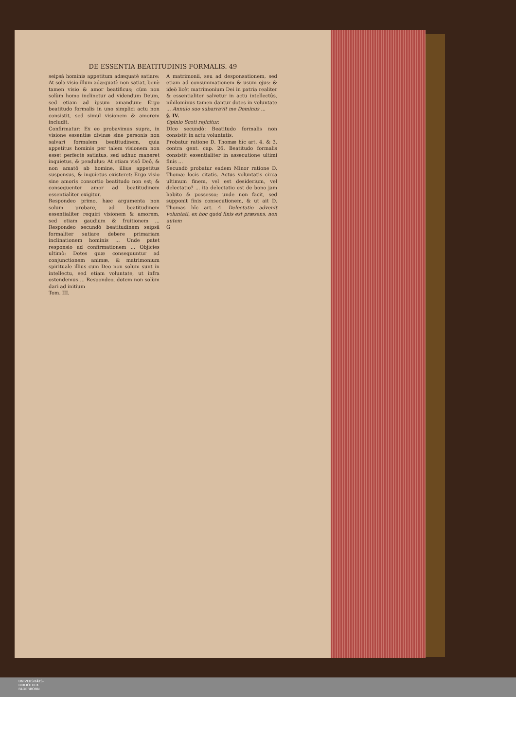DE ESSENTIA BEATITUDINIS FORMALIS. 49
seipsâ hominis appetitum adæquatè satiare: At sola visio illum adæquatè non satiat, benè tamen visio & amor beatificus; cùm non solùm homo inclinetur ad videndum Deum, sed etiam ad ipsum amandum: Ergo beatitudo formalis in uno simplici actu non consistit, sed simul visionem & amorem includit.
Confirmatur: Ex eo probavimus supra, in visione essentiæ divinæ sine personis non salvari formalem beatitudinem, quia appetitus hominis per talem visionem non esset perfectè satiatus, sed adhuc maneret inquietus, & pendulus: At etiam visô Deô, & non amatô ab homine, illius appetitus suspensus, & inquietus existeret: Ergo visio sine amoris consortio beatitudo non est; & consequenter amor ad beatitudinem essentialiter exigitur.
Respondeo primo, hæc argumenta non solum probare, ad beatitudinem essentialiter requiri visionem & amorem, sed etiam gaudium & fruitionem ... Respondeo secundò beatitudinem seipsâ formaliter satiare debere primariam inclinationem hominis ... Unde patet responsio ad confirmationem ... Objicies ultimò: Dotes quæ consequuntur ad conjunctionem animæ, & matrimonium spirituale illius cum Deo non solum sunt in intellectu, sed etiam voluntate, ut infra ostendemus ... Respondeo, dotem non solùm dari ad initium
Tom. III.
A matrimonii, seu ad desponsationem, sed etiam ad consummationem & usum ejus: & ideò licèt matrimonium Dei in patria realiter & essentialiter salvetur in actu intellectûs, nihilominus tamen dantur dotes in voluntate ... Annulo suo subarravit me Dominus ...
§. IV.
Opinio Scoti rejicitur.
DIco secundò: Beatitudo formalis non consistit in actu voluntatis.
Probatur ratione D. Thomæ hîc art. 4. & 3. contra gent. cap. 26. Beatitudo formalis consistit essentialiter in assecutione ultimi finis ...
Secundò probatur eadem Minor ratione D. Thomæ locis citatis. Actus voluntatis circa ultimum finem, vel est desiderium, vel delectatio? ... ita delectatio est de bono jam habito & possesso; unde non facit, sed supponit finis consecutionem, & ut ait D. Thomas hîc art. 4. Delectatio advenit voluntati, ex hoc quòd finis est præsens, non autem
G
UNIVERSITÄTS-
BIBLIOTHEK
PADERBORN